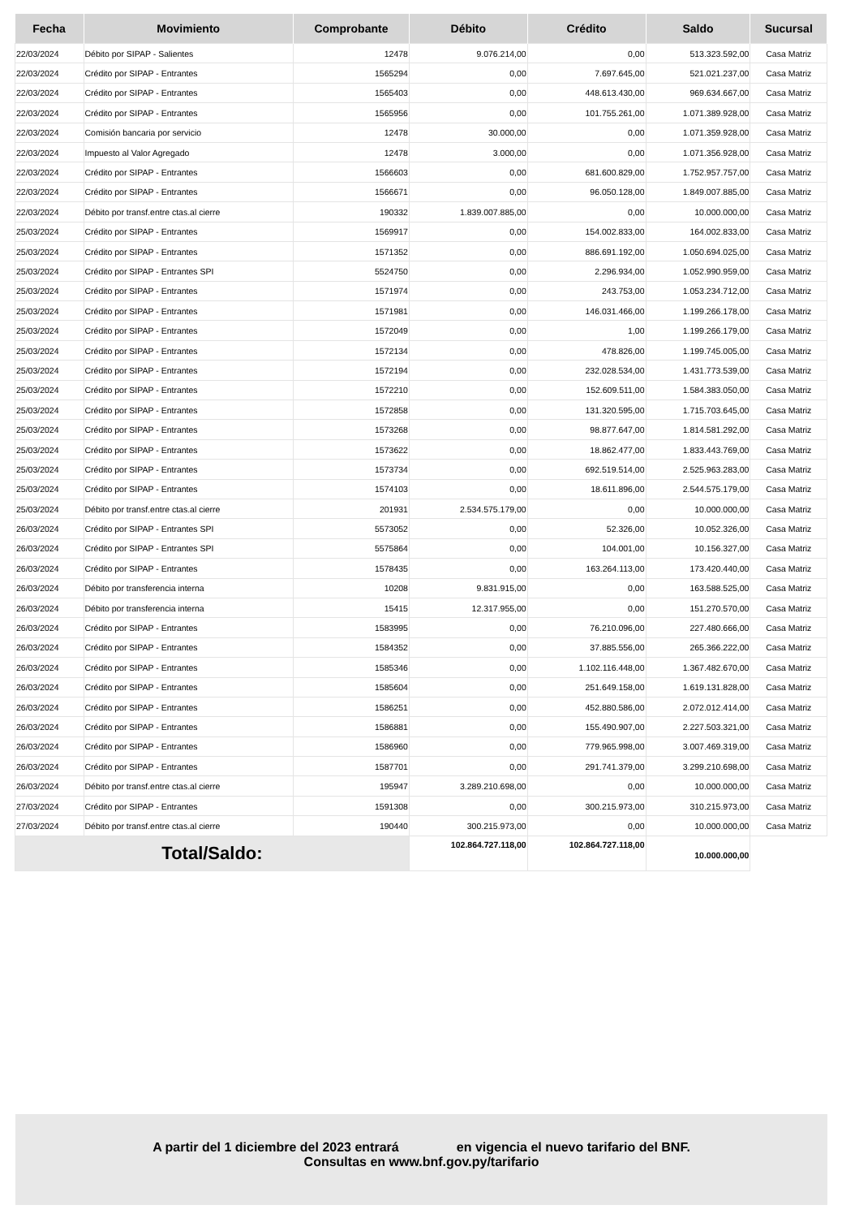| Fecha | Movimiento | Comprobante | Débito | Crédito | Saldo | Sucursal |
| --- | --- | --- | --- | --- | --- | --- |
| 22/03/2024 | Débito por SIPAP - Salientes | 12478 | 9.076.214,00 | 0,00 | 513.323.592,00 | Casa Matriz |
| 22/03/2024 | Crédito por SIPAP - Entrantes | 1565294 | 0,00 | 7.697.645,00 | 521.021.237,00 | Casa Matriz |
| 22/03/2024 | Crédito por SIPAP - Entrantes | 1565403 | 0,00 | 448.613.430,00 | 969.634.667,00 | Casa Matriz |
| 22/03/2024 | Crédito por SIPAP - Entrantes | 1565956 | 0,00 | 101.755.261,00 | 1.071.389.928,00 | Casa Matriz |
| 22/03/2024 | Comisión bancaria por servicio | 12478 | 30.000,00 | 0,00 | 1.071.359.928,00 | Casa Matriz |
| 22/03/2024 | Impuesto al Valor Agregado | 12478 | 3.000,00 | 0,00 | 1.071.356.928,00 | Casa Matriz |
| 22/03/2024 | Crédito por SIPAP - Entrantes | 1566603 | 0,00 | 681.600.829,00 | 1.752.957.757,00 | Casa Matriz |
| 22/03/2024 | Crédito por SIPAP - Entrantes | 1566671 | 0,00 | 96.050.128,00 | 1.849.007.885,00 | Casa Matriz |
| 22/03/2024 | Débito por transf.entre ctas.al cierre | 190332 | 1.839.007.885,00 | 0,00 | 10.000.000,00 | Casa Matriz |
| 25/03/2024 | Crédito por SIPAP - Entrantes | 1569917 | 0,00 | 154.002.833,00 | 164.002.833,00 | Casa Matriz |
| 25/03/2024 | Crédito por SIPAP - Entrantes | 1571352 | 0,00 | 886.691.192,00 | 1.050.694.025,00 | Casa Matriz |
| 25/03/2024 | Crédito por SIPAP - Entrantes SPI | 5524750 | 0,00 | 2.296.934,00 | 1.052.990.959,00 | Casa Matriz |
| 25/03/2024 | Crédito por SIPAP - Entrantes | 1571974 | 0,00 | 243.753,00 | 1.053.234.712,00 | Casa Matriz |
| 25/03/2024 | Crédito por SIPAP - Entrantes | 1571981 | 0,00 | 146.031.466,00 | 1.199.266.178,00 | Casa Matriz |
| 25/03/2024 | Crédito por SIPAP - Entrantes | 1572049 | 0,00 | 1,00 | 1.199.266.179,00 | Casa Matriz |
| 25/03/2024 | Crédito por SIPAP - Entrantes | 1572134 | 0,00 | 478.826,00 | 1.199.745.005,00 | Casa Matriz |
| 25/03/2024 | Crédito por SIPAP - Entrantes | 1572194 | 0,00 | 232.028.534,00 | 1.431.773.539,00 | Casa Matriz |
| 25/03/2024 | Crédito por SIPAP - Entrantes | 1572210 | 0,00 | 152.609.511,00 | 1.584.383.050,00 | Casa Matriz |
| 25/03/2024 | Crédito por SIPAP - Entrantes | 1572858 | 0,00 | 131.320.595,00 | 1.715.703.645,00 | Casa Matriz |
| 25/03/2024 | Crédito por SIPAP - Entrantes | 1573268 | 0,00 | 98.877.647,00 | 1.814.581.292,00 | Casa Matriz |
| 25/03/2024 | Crédito por SIPAP - Entrantes | 1573622 | 0,00 | 18.862.477,00 | 1.833.443.769,00 | Casa Matriz |
| 25/03/2024 | Crédito por SIPAP - Entrantes | 1573734 | 0,00 | 692.519.514,00 | 2.525.963.283,00 | Casa Matriz |
| 25/03/2024 | Crédito por SIPAP - Entrantes | 1574103 | 0,00 | 18.611.896,00 | 2.544.575.179,00 | Casa Matriz |
| 25/03/2024 | Débito por transf.entre ctas.al cierre | 201931 | 2.534.575.179,00 | 0,00 | 10.000.000,00 | Casa Matriz |
| 26/03/2024 | Crédito por SIPAP - Entrantes SPI | 5573052 | 0,00 | 52.326,00 | 10.052.326,00 | Casa Matriz |
| 26/03/2024 | Crédito por SIPAP - Entrantes SPI | 5575864 | 0,00 | 104.001,00 | 10.156.327,00 | Casa Matriz |
| 26/03/2024 | Crédito por SIPAP - Entrantes | 1578435 | 0,00 | 163.264.113,00 | 173.420.440,00 | Casa Matriz |
| 26/03/2024 | Débito por transferencia interna | 10208 | 9.831.915,00 | 0,00 | 163.588.525,00 | Casa Matriz |
| 26/03/2024 | Débito por transferencia interna | 15415 | 12.317.955,00 | 0,00 | 151.270.570,00 | Casa Matriz |
| 26/03/2024 | Crédito por SIPAP - Entrantes | 1583995 | 0,00 | 76.210.096,00 | 227.480.666,00 | Casa Matriz |
| 26/03/2024 | Crédito por SIPAP - Entrantes | 1584352 | 0,00 | 37.885.556,00 | 265.366.222,00 | Casa Matriz |
| 26/03/2024 | Crédito por SIPAP - Entrantes | 1585346 | 0,00 | 1.102.116.448,00 | 1.367.482.670,00 | Casa Matriz |
| 26/03/2024 | Crédito por SIPAP - Entrantes | 1585604 | 0,00 | 251.649.158,00 | 1.619.131.828,00 | Casa Matriz |
| 26/03/2024 | Crédito por SIPAP - Entrantes | 1586251 | 0,00 | 452.880.586,00 | 2.072.012.414,00 | Casa Matriz |
| 26/03/2024 | Crédito por SIPAP - Entrantes | 1586881 | 0,00 | 155.490.907,00 | 2.227.503.321,00 | Casa Matriz |
| 26/03/2024 | Crédito por SIPAP - Entrantes | 1586960 | 0,00 | 779.965.998,00 | 3.007.469.319,00 | Casa Matriz |
| 26/03/2024 | Crédito por SIPAP - Entrantes | 1587701 | 0,00 | 291.741.379,00 | 3.299.210.698,00 | Casa Matriz |
| 26/03/2024 | Débito por transf.entre ctas.al cierre | 195947 | 3.289.210.698,00 | 0,00 | 10.000.000,00 | Casa Matriz |
| 27/03/2024 | Crédito por SIPAP - Entrantes | 1591308 | 0,00 | 300.215.973,00 | 310.215.973,00 | Casa Matriz |
| 27/03/2024 | Débito por transf.entre ctas.al cierre | 190440 | 300.215.973,00 | 0,00 | 10.000.000,00 | Casa Matriz |
| Total/Saldo: | | | 102.864.727.118,00 | 102.864.727.118,00 | 10.000.000,00 | |
A partir del 1 diciembre del 2023 entrará en vigencia el nuevo tarifario del BNF.
Consultas en www.bnf.gov.py/tarifario